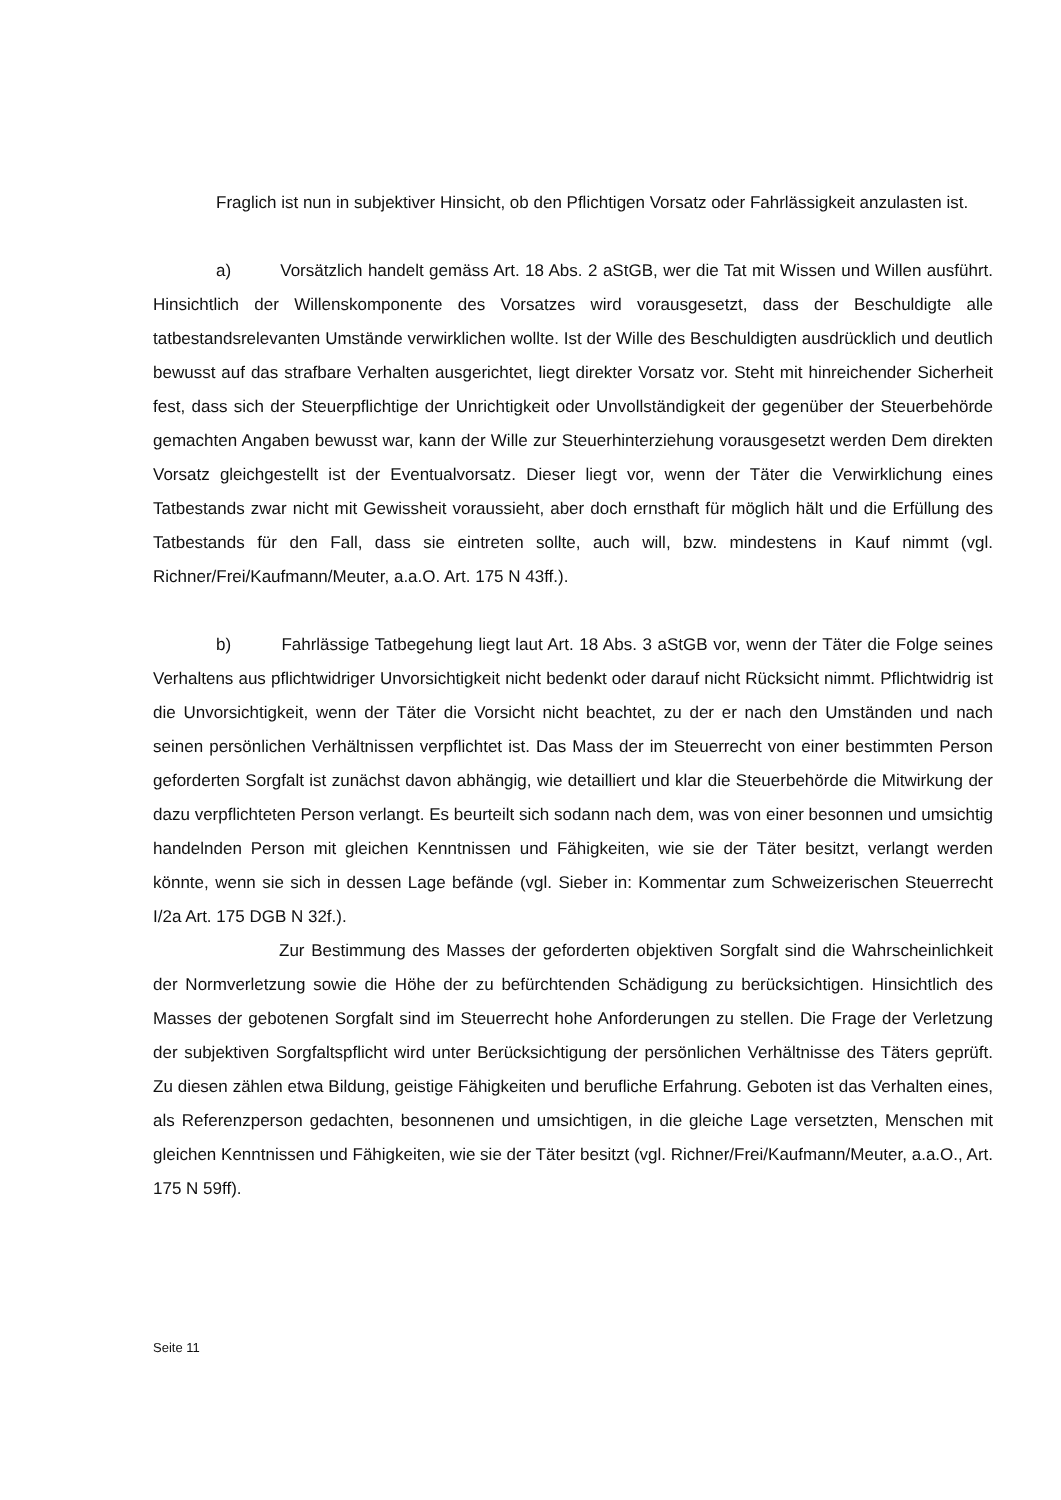Fraglich ist nun in subjektiver Hinsicht, ob den Pflichtigen Vorsatz oder Fahrlässigkeit anzulasten ist.
a) Vorsätzlich handelt gemäss Art. 18 Abs. 2 aStGB, wer die Tat mit Wissen und Willen ausführt. Hinsichtlich der Willenskomponente des Vorsatzes wird vorausgesetzt, dass der Beschuldigte alle tatbestandsrelevanten Umstände verwirklichen wollte. Ist der Wille des Beschuldigten ausdrücklich und deutlich bewusst auf das strafbare Verhalten ausgerichtet, liegt direkter Vorsatz vor. Steht mit hinreichender Sicherheit fest, dass sich der Steuerpflichtige der Unrichtigkeit oder Unvollständigkeit der gegenüber der Steuerbehörde gemachten Angaben bewusst war, kann der Wille zur Steuerhinterziehung vorausgesetzt werden Dem direkten Vorsatz gleichgestellt ist der Eventualvorsatz. Dieser liegt vor, wenn der Täter die Verwirklichung eines Tatbestands zwar nicht mit Gewissheit voraussieht, aber doch ernsthaft für möglich hält und die Erfüllung des Tatbestands für den Fall, dass sie eintreten sollte, auch will, bzw. mindestens in Kauf nimmt (vgl. Richner/Frei/Kaufmann/Meuter, a.a.O. Art. 175 N 43ff.).
b) Fahrlässige Tatbegehung liegt laut Art. 18 Abs. 3 aStGB vor, wenn der Täter die Folge seines Verhaltens aus pflichtwidriger Unvorsichtigkeit nicht bedenkt oder darauf nicht Rücksicht nimmt. Pflichtwidrig ist die Unvorsichtigkeit, wenn der Täter die Vorsicht nicht beachtet, zu der er nach den Umständen und nach seinen persönlichen Verhältnissen verpflichtet ist. Das Mass der im Steuerrecht von einer bestimmten Person geforderten Sorgfalt ist zunächst davon abhängig, wie detailliert und klar die Steuerbehörde die Mitwirkung der dazu verpflichteten Person verlangt. Es beurteilt sich sodann nach dem, was von einer besonnen und umsichtig handelnden Person mit gleichen Kenntnissen und Fähigkeiten, wie sie der Täter besitzt, verlangt werden könnte, wenn sie sich in dessen Lage befände (vgl. Sieber in: Kommentar zum Schweizerischen Steuerrecht I/2a Art. 175 DGB N 32f.).
Zur Bestimmung des Masses der geforderten objektiven Sorgfalt sind die Wahrscheinlichkeit der Normverletzung sowie die Höhe der zu befürchtenden Schädigung zu berücksichtigen. Hinsichtlich des Masses der gebotenen Sorgfalt sind im Steuerrecht hohe Anforderungen zu stellen. Die Frage der Verletzung der subjektiven Sorgfaltspflicht wird unter Berücksichtigung der persönlichen Verhältnisse des Täters geprüft. Zu diesen zählen etwa Bildung, geistige Fähigkeiten und berufliche Erfahrung. Geboten ist das Verhalten eines, als Referenzperson gedachten, besonnenen und umsichtigen, in die gleiche Lage versetzten, Menschen mit gleichen Kenntnissen und Fähigkeiten, wie sie der Täter besitzt (vgl. Richner/Frei/Kaufmann/Meuter, a.a.O., Art. 175 N 59ff).
Seite 11